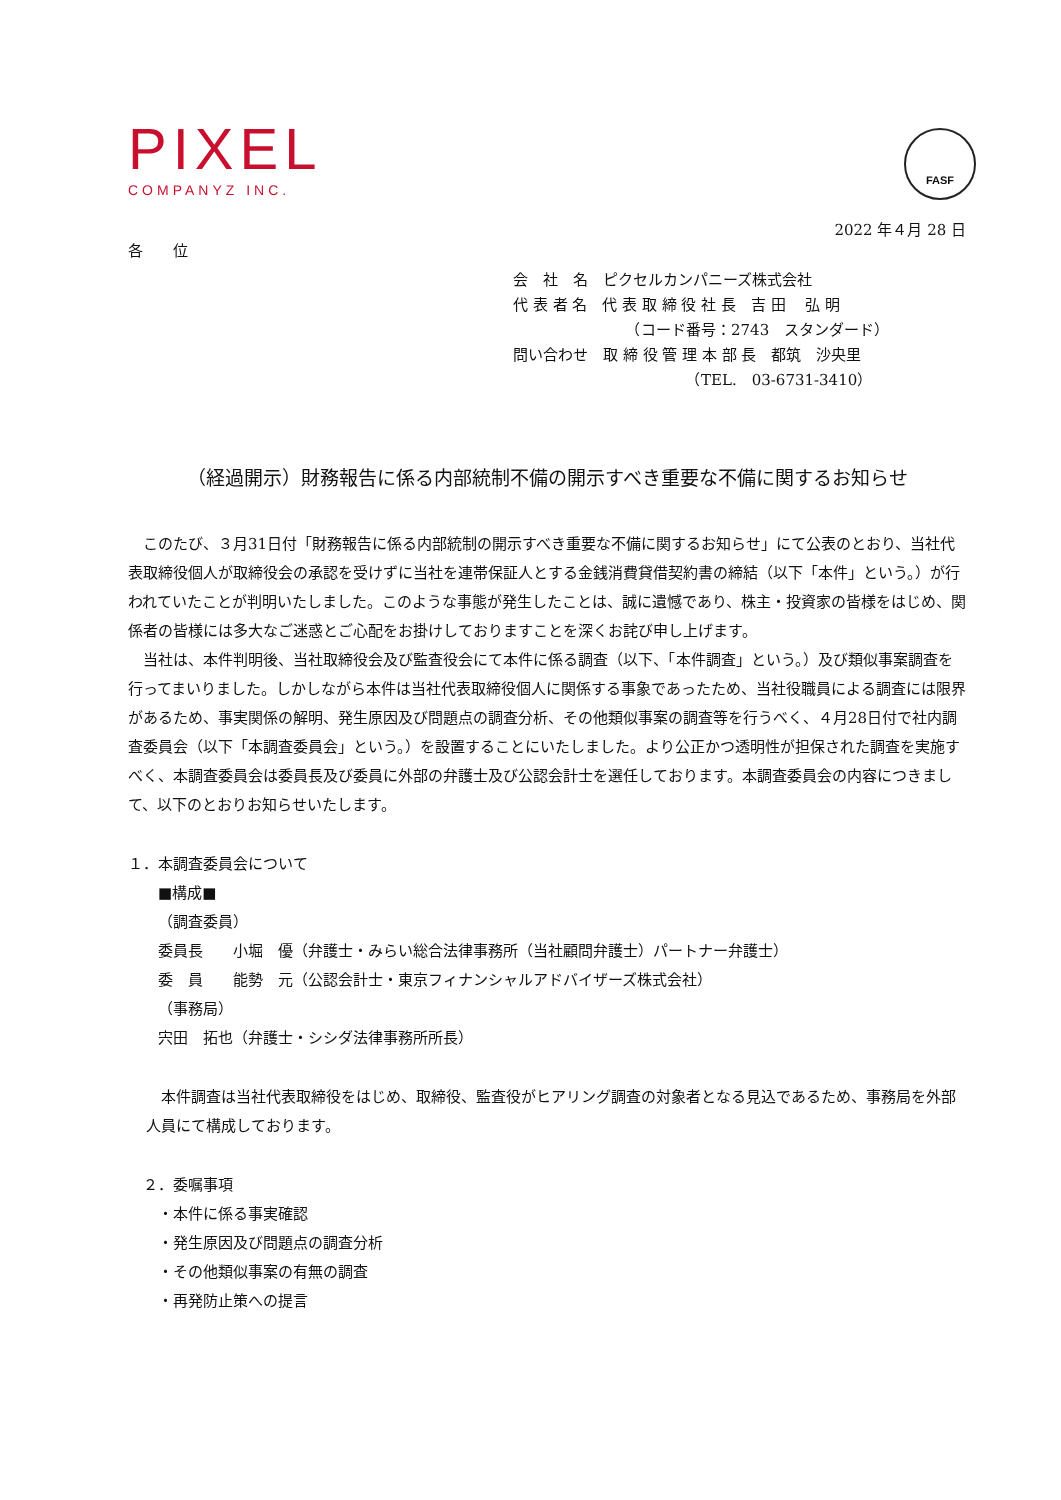PIXEL
COMPANYZ INC.
FASF
2022 年４月 28 日
各　　位
会　社　名　ピクセルカンパニーズ株式会社
代 表 者 名　代 表 取 締 役 社 長　吉 田　 弘 明
　　　　　　　　（コード番号：2743　スタンダード）
問い合わせ　取 締 役 管 理 本 部 長　都筑　沙央里
　　　　　　　　　　　　（TEL.　03-6731-3410）
（経過開示）財務報告に係る内部統制不備の開示すべき重要な不備に関するお知らせ
このたび、３月31日付「財務報告に係る内部統制の開示すべき重要な不備に関するお知らせ」にて公表のとおり、当社代表取締役個人が取締役会の承認を受けずに当社を連帯保証人とする金銭消費貸借契約書の締結（以下「本件」という。）が行われていたことが判明いたしました。このような事態が発生したことは、誠に遺憾であり、株主・投資家の皆様をはじめ、関係者の皆様には多大なご迷惑とご心配をお掛けしておりますことを深くお詫び申し上げます。
当社は、本件判明後、当社取締役会及び監査役会にて本件に係る調査（以下、「本件調査」という。）及び類似事案調査を行ってまいりました。しかしながら本件は当社代表取締役個人に関係する事象であったため、当社役職員による調査には限界があるため、事実関係の解明、発生原因及び問題点の調査分析、その他類似事案の調査等を行うべく、４月28日付で社内調査委員会（以下「本調査委員会」という。）を設置することにいたしました。より公正かつ透明性が担保された調査を実施すべく、本調査委員会は委員長及び委員に外部の弁護士及び公認会計士を選任しております。本調査委員会の内容につきまして、以下のとおりお知らせいたします。
１．本調査委員会について
■構成■
（調査委員）
委員長　　小堀　優（弁護士・みらい総合法律事務所（当社顧問弁護士）パートナー弁護士）
委　員　　能勢　元（公認会計士・東京フィナンシャルアドバイザーズ株式会社）
（事務局）
宍田　拓也（弁護士・シシダ法律事務所所長）
本件調査は当社代表取締役をはじめ、取締役、監査役がヒアリング調査の対象者となる見込であるため、事務局を外部人員にて構成しております。
　２．委嘱事項
・本件に係る事実確認
・発生原因及び問題点の調査分析
・その他類似事案の有無の調査
・再発防止策への提言